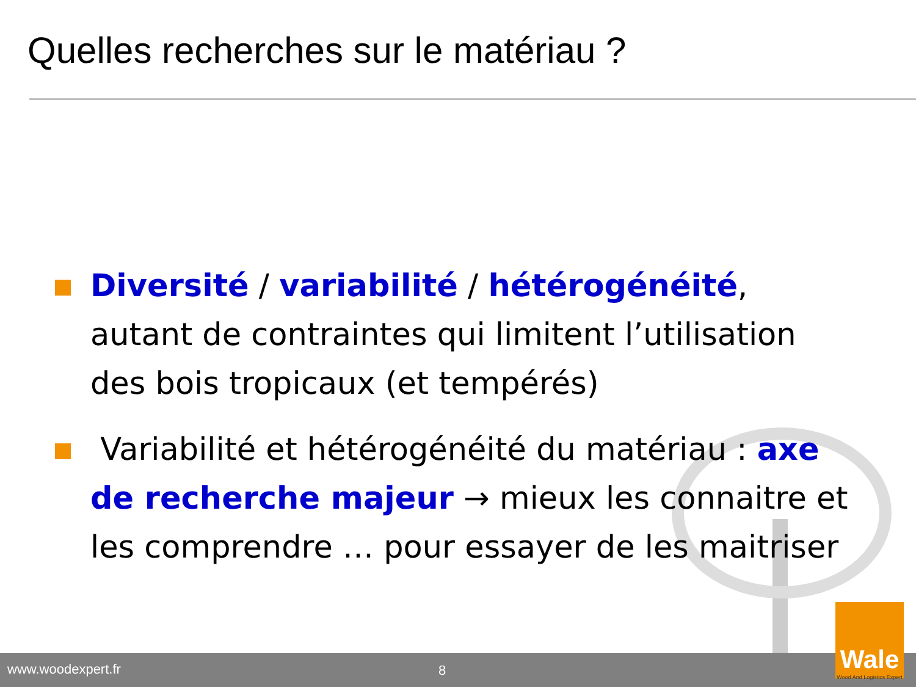Quelles recherches sur le matériau ?
Diversité / variabilité / hétérogénéité, autant de contraintes qui limitent l’utilisation des bois tropicaux (et tempérés)
Variabilité et hétérogénéité du matériau : axe de recherche majeur → mieux les connaitre et les comprendre … pour essayer de les maitriser
www.woodexpert.fr 8
Wale
Wood And Logistics Expert